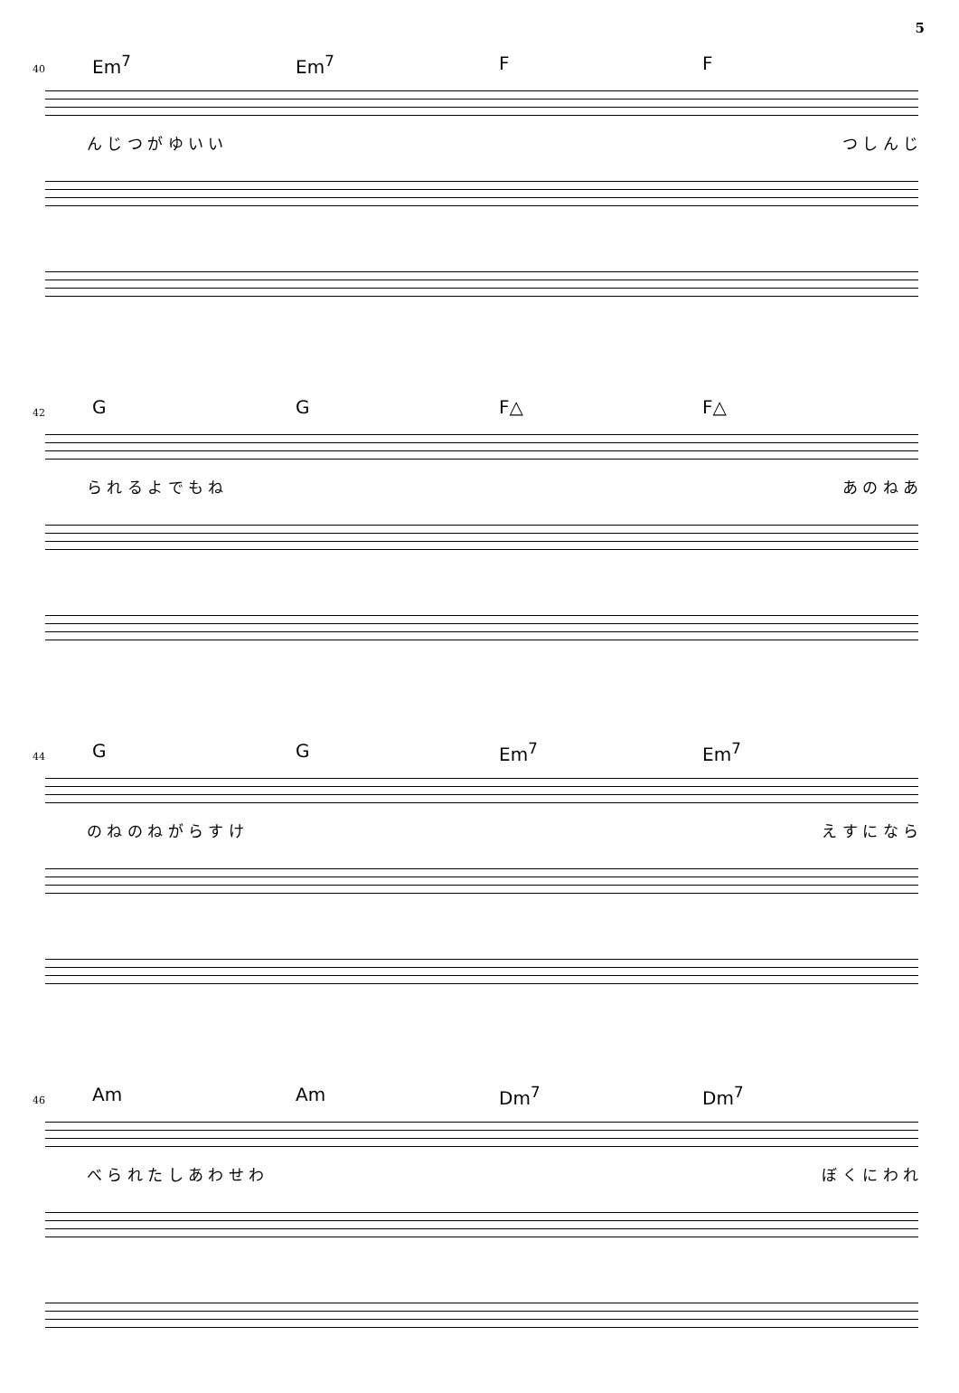5
40 Em<sup>7</sup> Em<sup>7</sup> F F
ん じ つ が ゆ い い つ し ん じ
42 G G F△ F△
ら れ る よ で も ね あ の ね あ
44 G G Em<sup>7</sup> Em<sup>7</sup>
の ね の ね が ら す け え す に な ら
46 Am Am Dm<sup>7</sup> Dm<sup>7</sup>
べ ら れ た し あ わ せ わ ぼ く に わ れ